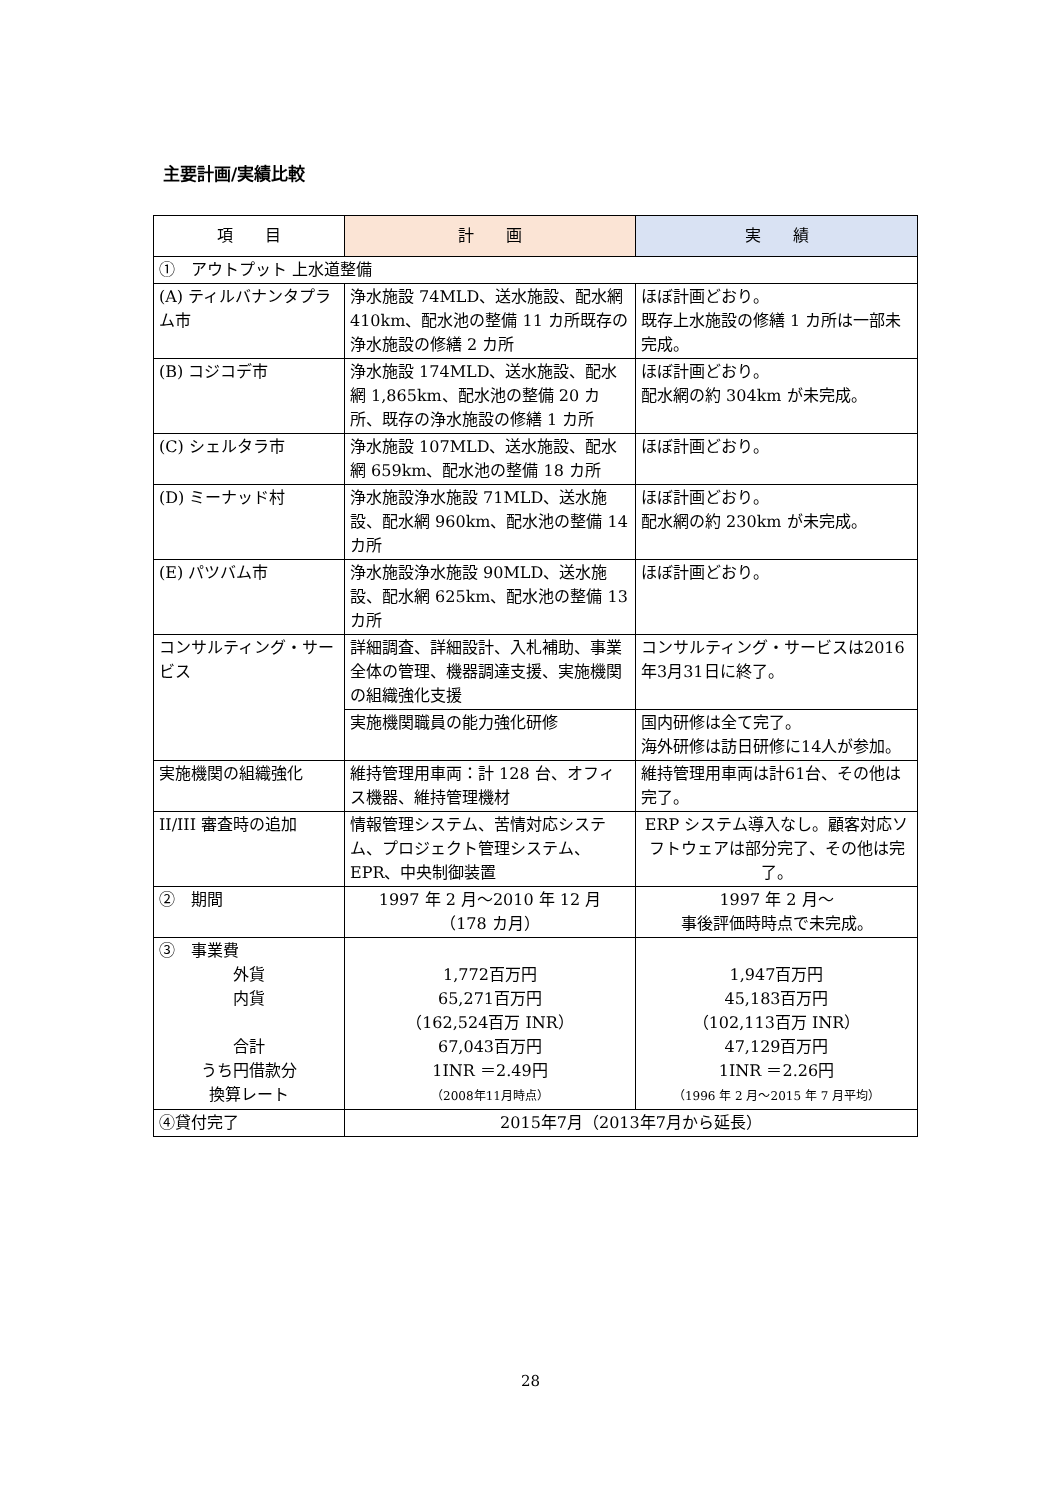主要計画/実績比較
| 項 目 | 計 画 | 実 績 |
| --- | --- | --- |
| ① アウトプット 上水道整備 | | |
| (A) ティルバナンタプラム市 | 浄水施設 74MLD、送水施設、配水網 410km、配水池の整備 11 カ所既存の浄水施設の修繕 2 カ所 | ほぼ計画どおり。 既存上水施設の修繕 1 カ所は一部未完成。 |
| (B) コジコデ市 | 浄水施設 174MLD、送水施設、配水網 1,865km、配水池の整備 20 カ所、既存の浄水施設の修繕 1 カ所 | ほぼ計画どおり。 配水網の約 304km が未完成。 |
| (C) シェルタラ市 | 浄水施設 107MLD、送水施設、配水網 659km、配水池の整備 18 カ所 | ほぼ計画どおり。 |
| (D) ミーナッド村 | 浄水施設浄水施設 71MLD、送水施設、配水網 960km、配水池の整備 14 カ所 | ほぼ計画どおり。 配水網の約 230km が未完成。 |
| (E) パツバム市 | 浄水施設浄水施設 90MLD、送水施設、配水網 625km、配水池の整備 13 カ所 | ほぼ計画どおり。 |
| コンサルティング・サービス | 詳細調査、詳細設計、入札補助、事業全体の管理、機器調達支援、実施機関の組織強化支援 | コンサルティング・サービスは2016年3月31日に終了。 |
| | 実施機関職員の能力強化研修 | 国内研修は全て完了。 海外研修は訪日研修に14人が参加。 |
| 実施機関の組織強化 | 維持管理用車両：計 128 台、オフィス機器、維持管理機材 | 維持管理用車両は計61台、その他は完了。 |
| II/III 審査時の追加 | 情報管理システム、苦情対応システム、プロジェクト管理システム、EPR、中央制御装置 | ERP システム導入なし。顧客対応ソフトウェアは部分完了、その他は完了。 |
| ② 期間 | 1997 年 2 月～2010 年 12 月 （178 カ月） | 1997 年 2 月～ 事後評価時時点で未完成。 |
| ③ 事業費 外貨 内貨 合計 うち円借款分 換算レート | 1,772百万円 65,271百万円 （162,524百万 INR） 67,043百万円 1INR ＝2.49円 （2008年11月時点） | 1,947百万円 45,183百万円 （102,113百万 INR） 47,129百万円 1INR ＝2.26円 （1996 年 2 月～2015 年 7 月平均） |
| ④貸付完了 | 2015年7月（2013年7月から延長） | |
28